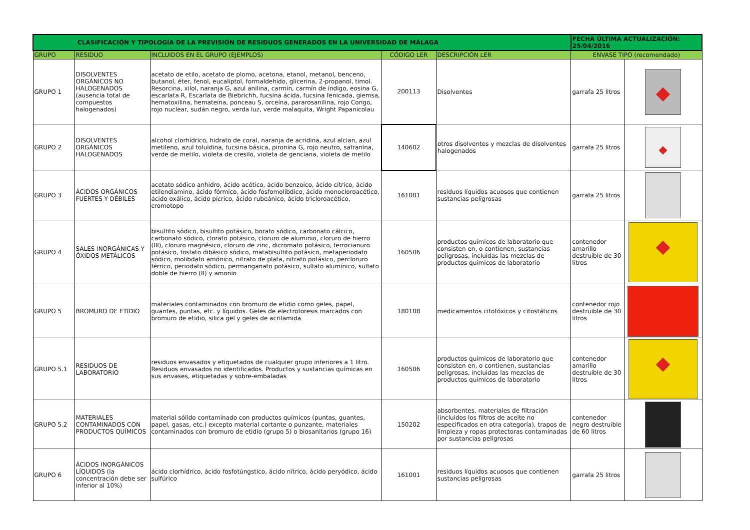| CLASIFICACIÓN Y TIPOLOGÍA DE LA PREVISIÓN DE RESIDUOS GENERADOS EN LA UNIVERSIDAD DE MÁLAGA | | | | | FECHA ÚLTIMA ACTUALIZACIÓN: 25/04/2016 | |
| GRUPO | RESIDUO | INCLUIDOS EN EL GRUPO (EJEMPLOS) | CÓDIGO LER | DESCRIPCIÓN LER | ENVASE TIPO (recomendado) | |
| GRUPO 1 | DISOLVENTES ORGÁNICOS NO HALOGENADOS (ausencia total de compuestos halogenados) | acetato de etilo, acetato de plomo, acetona, etanol, metanol, benceno, butanol, éter, fenol, eucaliptol, formaldehido, glicerina, 2-propanol, timol. Resorcina, xilol, naranja G, azul anilina, carmín, carmín de índigo, eosina G, escarlata R, Escarlata de Biebrichh, fucsina ácida, fucsina fenicada, giemsa, hematoxilina, hemateína, ponceau S, orceína, pararosanilina, rojo Congo, rojo nuclear, sudán negro, verda luz, verde malaquita, Wright Papanicolau | 200113 | Disolventes | garrafa 25 litros | |
| GRUPO 2 | DISOLVENTES ORGÁNICOS HALOGENADOS | alcohol clorhídrico, hidrato de coral, naranja de acridina, azul alcian, azul metileno, azul toluidina, fucsina básica, pironina G, rojo neutro, safranina, verde de metilo, violeta de cresilo, violeta de genciana, violeta de metilo | 140602 | otros disolventes y mezclas de disolventes halogenados | garrafa 25 litros | |
| GRUPO 3 | ÁCIDOS ORGÁNICOS FUERTES Y DÉBILES | acetato sódico anhidro, ácido acético, ácido benzoico, ácido cítrico, ácido etilendiamino, ácido fórmico, ácido fosfomolíbdico, ácido monocloroacético, ácido oxálico, ácido pícrico, ácido rubeánico, ácido tricloroacético, cromotopo | 161001 | residuos líquidos acuosos que contienen sustancias peligrosas | garrafa 25 litros | |
| GRUPO 4 | SALES INORGÁNICAS Y ÓXIDOS METÁLICOS | bisulfito sódico, bisulfito potásico, borato sódico, carbonato cálcico, carbonato sódico, clorato potásico, cloruro de aluminio, cloruro de hierro (III), cloruro magnésico, cloruro de zinc, dicromato potásico, ferrocianuro potásico, fosfato dibásico sódico, matabisulfito potásico, metaperiodato sódico, molibdato amónico, nitrato de plata, nitrato potásico, percloruro férrico, periodato sódico, permanganato potásico, sulfato alumínico, sulfato doble de hierro (II) y amonio | 160506 | productos químicos de laboratorio que consisten en, o contienen, sustancias peligrosas, incluidas las mezclas de productos químicos de laboratorio | contenedor amarillo destruible de 30 litros | |
| GRUPO 5 | BROMURO DE ETIDIO | materiales contaminados con bromuro de etidio como geles, papel, guantes, puntas, etc. y líquidos. Geles de electroforesis marcados con bromuro de etidio, silica gel y geles de acrilamida | 180108 | medicamentos citotóxicos y citostáticos | contenedor rojo destruible de 30 litros | |
| GRUPO 5.1 | RESIDUOS DE LABORATORIO | residuos envasados y etiquetados de cualquier grupo inferiores a 1 litro. Residuos envasados no identificados. Productos y sustancias químicas en sus envases, etiquetadas y sobre-embaladas | 160506 | productos químicos de laboratorio que consisten en, o contienen, sustancias peligrosas, incluidas las mezclas de productos químicos de laboratorio | contenedor amarillo destruible de 30 litros | |
| GRUPO 5.2 | MATERIALES CONTAMINADOS CON PRODUCTOS QUÍMICOS | material sólido contaminado con productos químicos (puntas, guantes, papel, gasas, etc.) excepto material cortante o punzante, materiales contaminados con bromuro de etidio (grupo 5) o biosanitarios (grupo 16) | 150202 | absorbentes, materiales de filtración (incluidos los filtros de aceite no especificados en otra categoría), trapos de limpieza y ropas protectoras contaminadas por sustancias peligrosas | contenedor negro destruible de 60 litros | |
| GRUPO 6 | ÁCIDOS INORGÁNICOS LÍQUIDOS (la concentración debe ser inferior al 10%) | ácido clorhídrico, ácido fosfotúngstico, ácido nítrico, ácido peryódico, ácido sulfúrico | 161001 | residuos líquidos acuosos que contienen sustancias peligrosas | garrafa 25 litros | |